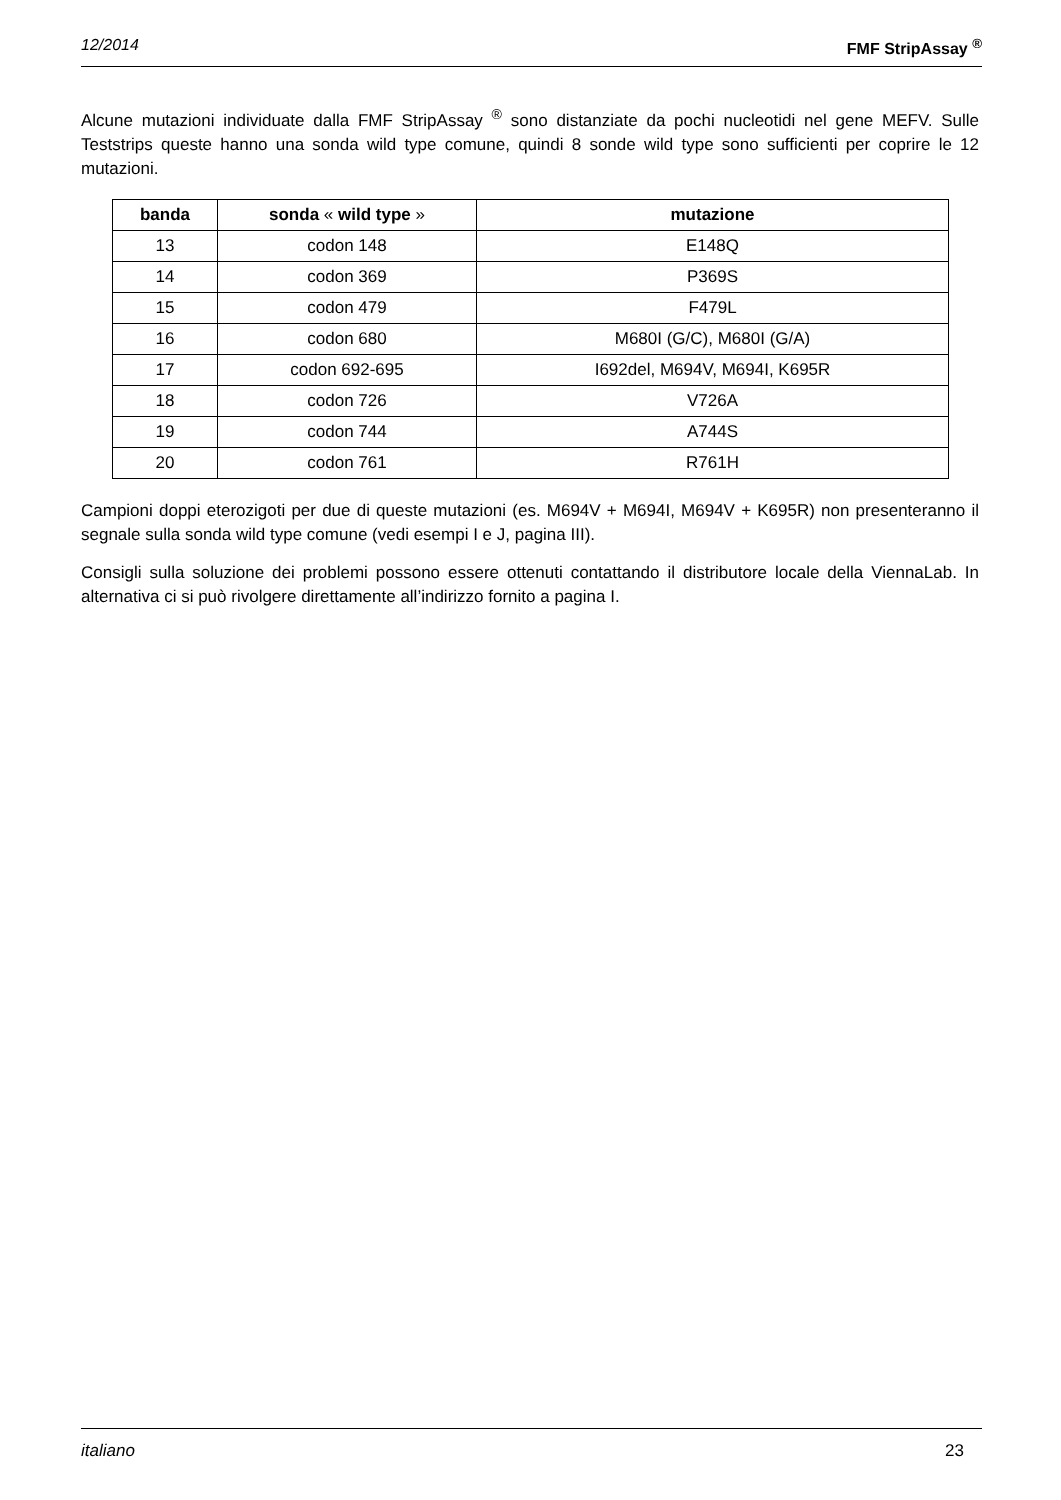12/2014 FMF StripAssay <sup>®</sup>
Alcune mutazioni individuate dalla FMF StripAssay <sup>®</sup> sono distanziate da pochi nucleotidi nel gene MEFV. Sulle Teststrips queste hanno una sonda wild type comune, quindi 8 sonde wild type sono sufficienti per coprire le 12 mutazioni.
| banda | sonda « wild type » | mutazione |
| --- | --- | --- |
| 13 | codon 148 | E148Q |
| 14 | codon 369 | P369S |
| 15 | codon 479 | F479L |
| 16 | codon 680 | M680I (G/C), M680I (G/A) |
| 17 | codon 692-695 | I692del, M694V, M694I, K695R |
| 18 | codon 726 | V726A |
| 19 | codon 744 | A744S |
| 20 | codon 761 | R761H |
Campioni doppi eterozigoti per due di queste mutazioni (es. M694V + M694I, M694V + K695R) non presenteranno il segnale sulla sonda wild type comune (vedi esempi I e J, pagina III).
Consigli sulla soluzione dei problemi possono essere ottenuti contattando il distributore locale della ViennaLab. In alternativa ci si può rivolgere direttamente all’indirizzo fornito a pagina I.
italiano 23